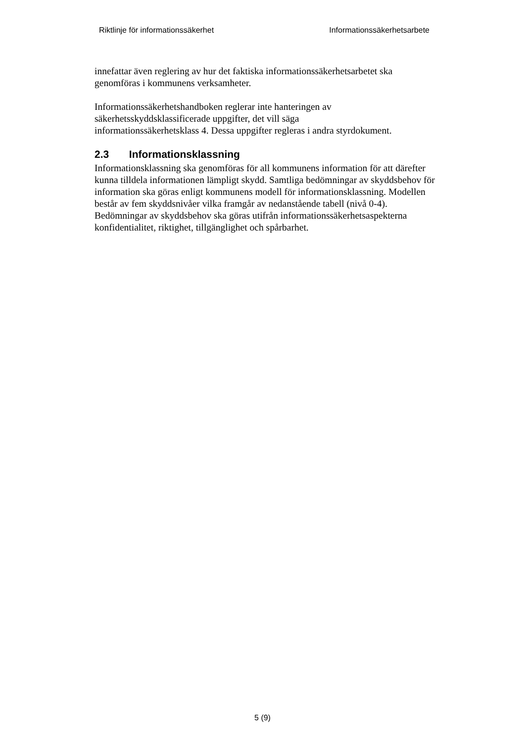Riktlinje för informationssäkerhet
Informationssäkerhetsarbete
innefattar även reglering av hur det faktiska informationssäkerhetsarbetet ska genomföras i kommunens verksamheter.
Informationssäkerhetshandboken reglerar inte hanteringen av
säkerhetsskyddsklassificerade uppgifter, det vill säga
informationssäkerhetsklass 4. Dessa uppgifter regleras i andra styrdokument.
2.3 Informationsklassning
Informationsklassning ska genomföras för all kommunens information för att därefter kunna tilldela informationen lämpligt skydd. Samtliga bedömningar av skyddsbehov för information ska göras enligt kommunens modell för informationsklassning. Modellen består av fem skyddsnivåer vilka framgår av nedanstående tabell (nivå 0-4). Bedömningar av skyddsbehov ska göras utifrån informationssäkerhetsaspekterna konfidentialitet, riktighet, tillgänglighet och spårbarhet.
5 (9)